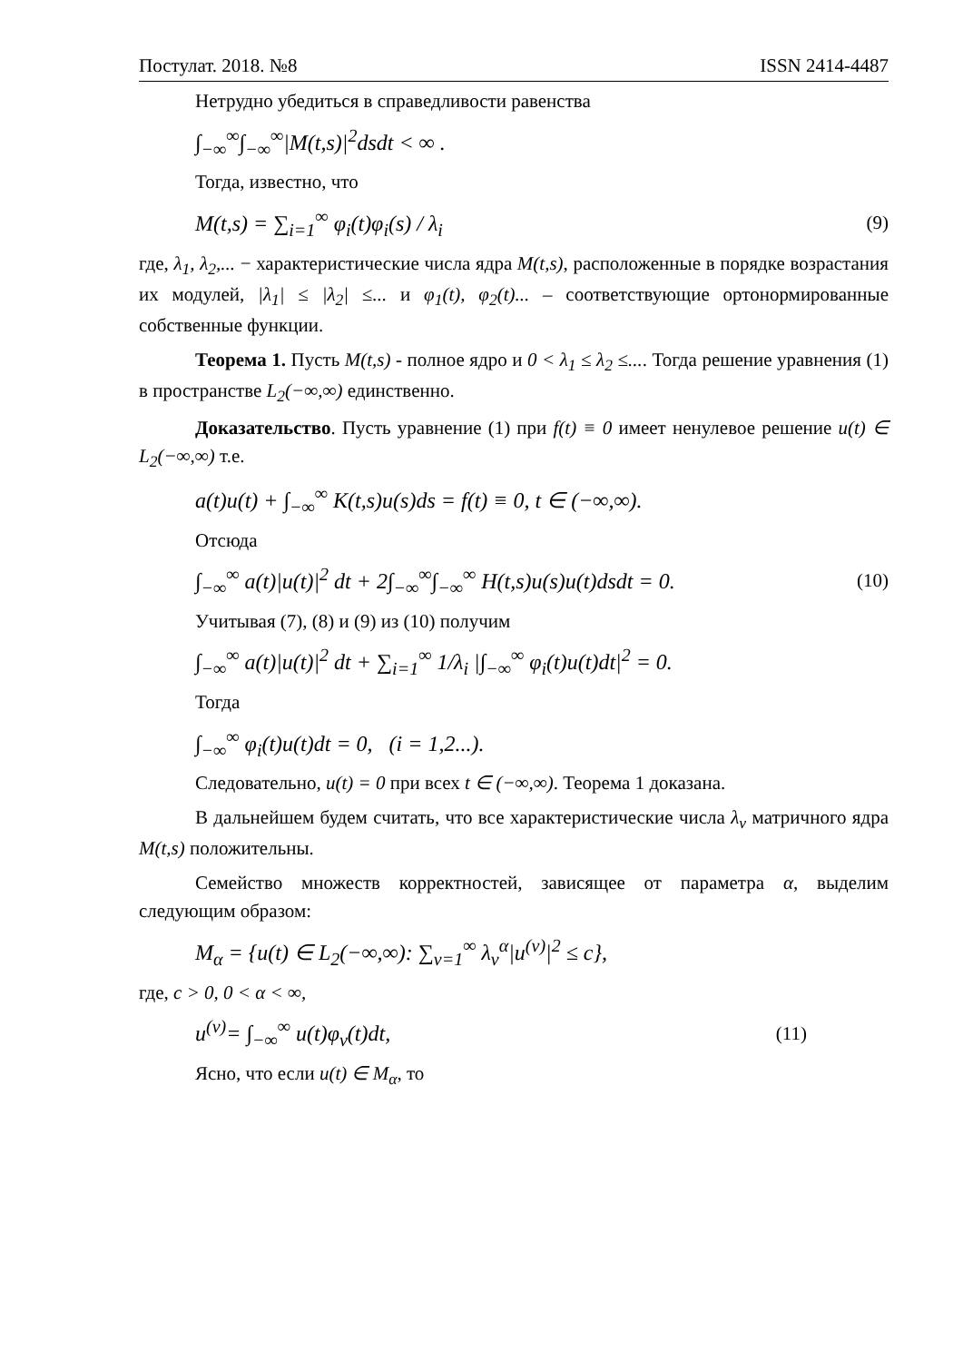Постулат. 2018. №8 ISSN 2414-4487
Нетрудно убедиться в справедливости равенства
∫<sub>−∞</sub><sup>∞</sup>∫<sub>−∞</sub><sup>∞</sup>|M(t,s)|<sup>2</sup>dsdt < ∞ .
Тогда, известно, что
M(t,s) = ∑<sub>i=1</sub><sup>∞</sup> φ<sub>i</sub>(t)φ<sub>i</sub>(s) / λ<sub>i</sub> (9)
где, λ<sub>1</sub>, λ<sub>2</sub>,... − характеристические числа ядра M(t,s), расположенные в порядке возрастания их модулей, |λ<sub>1</sub>| ≤ |λ<sub>2</sub>| ≤... и φ<sub>1</sub>(t), φ<sub>2</sub>(t)... – соответствующие ортонормированные собственные функции.
Теорема 1. Пусть M(t,s) - полное ядро и 0 < λ<sub>1</sub> ≤ λ<sub>2</sub> ≤.... Тогда решение уравнения (1) в пространстве L<sub>2</sub>(−∞,∞) единственно.
Доказательство. Пусть уравнение (1) при f(t) ≡ 0 имеет ненулевое решение u(t) ∈ L<sub>2</sub>(−∞,∞) т.е.
a(t)u(t) + ∫<sub>−∞</sub><sup>∞</sup> K(t,s)u(s)ds = f(t) ≡ 0, t ∈ (−∞,∞).
Отсюда
∫<sub>−∞</sub><sup>∞</sup> a(t)|u(t)|<sup>2</sup> dt + 2∫<sub>−∞</sub><sup>∞</sup>∫<sub>−∞</sub><sup>∞</sup> H(t,s)u(s)u(t)dsdt = 0. (10)
Учитывая (7), (8) и (9) из (10) получим
∫<sub>−∞</sub><sup>∞</sup> a(t)|u(t)|<sup>2</sup> dt + ∑<sub>i=1</sub><sup>∞</sup> 1/λ<sub>i</sub> |∫<sub>−∞</sub><sup>∞</sup> φ<sub>i</sub>(t)u(t)dt|<sup>2</sup> = 0.
Тогда
∫<sub>−∞</sub><sup>∞</sup> φ<sub>i</sub>(t)u(t)dt = 0, (i = 1,2...).
Следовательно, u(t) = 0 при всех t ∈ (−∞,∞). Теорема 1 доказана.
В дальнейшем будем считать, что все характеристические числа λ<sub>v</sub> матричного ядра M(t,s) положительны.
Семейство множеств корректностей, зависящее от параметра α, выделим следующим образом:
M<sub>α</sub> = {u(t) ∈ L<sub>2</sub>(−∞,∞): ∑<sub>v=1</sub><sup>∞</sup> λ<sub>v</sub><sup>α</sup>|u<sup>(v)</sup>|<sup>2</sup> ≤ c},
где, c > 0, 0 < α < ∞,
u<sup>(v)</sup>= ∫<sub>−∞</sub><sup>∞</sup> u(t)φ<sub>v</sub>(t)dt, (11)
Ясно, что если u(t) ∈ M<sub>α</sub>, то